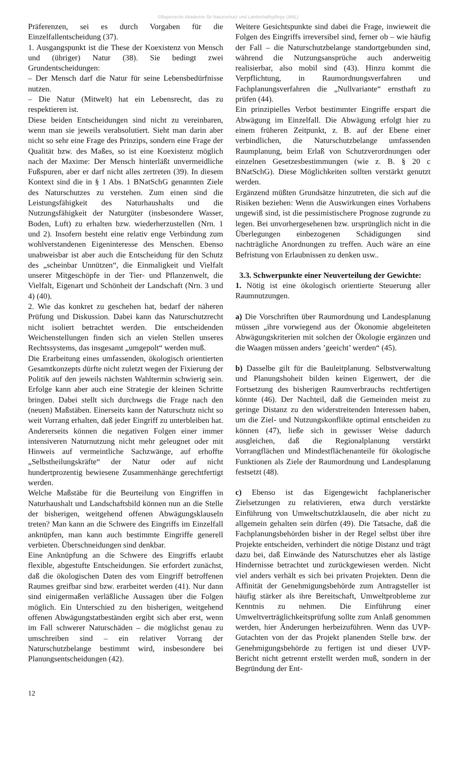©Bayerische Akademie für Naturschutz und Landschaftspflege (ANL)
Präferenzen, sei es durch Vorgaben für die Einzelfallentscheidung (37).
1. Ausgangspunkt ist die These der Koexistenz von Mensch und (übriger) Natur (38). Sie bedingt zwei Grundentscheidungen:
– Der Mensch darf die Natur für seine Lebensbedürfnisse nutzen.
– Die Natur (Mitwelt) hat ein Lebensrecht, das zu respektieren ist.
Diese beiden Entscheidungen sind nicht zu vereinbaren, wenn man sie jeweils verabsolutiert. Sieht man darin aber nicht so sehr eine Frage des Prinzips, sondern eine Frage der Qualität bzw. des Maßes, so ist eine Koexistenz möglich nach der Maxime: Der Mensch hinterläßt unvermeidliche Fußspuren, aber er darf nicht alles zertreten (39). In diesem Kontext sind die in § 1 Abs. 1 BNatSchG genannten Ziele des Naturschutzes zu verstehen. Zum einen sind die Leistungsfähigkeit des Naturhaushalts und die Nutzungsfähigkeit der Naturgüter (insbesondere Wasser, Boden, Luft) zu erhalten bzw. wiederherzustellen (Nrn. 1 und 2). Insofern besteht eine relativ enge Verbindung zum wohlverstandenen Eigeninteresse des Menschen. Ebenso unabweisbar ist aber auch die Entscheidung für den Schutz des „scheinbar Unnützen“, die Einmaligkeit und Vielfalt unserer Mitgeschöpfe in der Tier- und Pflanzenwelt, die Vielfalt, Eigenart und Schönheit der Landschaft (Nrn. 3 und 4) (40).
2. Wie das konkret zu geschehen hat, bedarf der näheren Prüfung und Diskussion. Dabei kann das Naturschutzrecht nicht isoliert betrachtet werden. Die entscheidenden Weichenstellungen finden sich an vielen Stellen unseres Rechtssystems, das insgesamt „umgepolt“ werden muß.
Die Erarbeitung eines umfassenden, ökologisch orientierten Gesamtkonzepts dürfte nicht zuletzt wegen der Fixierung der Politik auf den jeweils nächsten Wahltermin schwierig sein. Erfolge kann aber auch eine Strategie der kleinen Schritte bringen. Dabei stellt sich durchwegs die Frage nach den (neuen) Maßstäben. Einerseits kann der Naturschutz nicht so weit Vorrang erhalten, daß jeder Eingriff zu unterbleiben hat. Andererseits können die negativen Folgen einer immer intensiveren Naturnutzung nicht mehr geleugnet oder mit Hinweis auf vermeintliche Sachzwänge, auf erhoffte „Selbstheilungskräfte“ der Natur oder auf nicht hundertprozentig bewiesene Zusammenhänge gerechtfertigt werden.
Welche Maßstäbe für die Beurteilung von Eingriffen in Naturhaushalt und Landschaftsbild können nun an die Stelle der bisherigen, weitgehend offenen Abwägungsklauseln treten? Man kann an die Schwere des Eingriffs im Einzelfall anknüpfen, man kann auch bestimmte Eingriffe generell verbieten. Überschneidungen sind denkbar.
Eine Anknüpfung an die Schwere des Eingriffs erlaubt flexible, abgestufte Entscheidungen. Sie erfordert zunächst, daß die ökologischen Daten des vom Eingriff betroffenen Raumes greifbar sind bzw. erarbeitet werden (41). Nur dann sind einigermaßen verläßliche Aussagen über die Folgen möglich. Ein Unterschied zu den bisherigen, weitgehend offenen Abwägungstatbeständen ergibt sich aber erst, wenn im Fall schwerer Naturschäden – die möglichst genau zu umschreiben sind – ein relativer Vorrang der Naturschutzbelange bestimmt wird, insbesondere bei Planungsentscheidungen (42).
Weitere Gesichtspunkte sind dabei die Frage, inwieweit die Folgen des Eingriffs irreversibel sind, ferner ob – wie häufig der Fall – die Naturschutzbelange standortgebunden sind, während die Nutzungsansprüche auch anderweitig realisierbar, also mobil sind (43). Hinzu kommt die Verpflichtung, in Raumordnungsverfahren und Fachplanungsverfahren die „Nullvariante“ ernsthaft zu prüfen (44).
Ein prinzipielles Verbot bestimmter Eingriffe erspart die Abwägung im Einzelfall. Die Abwägung erfolgt hier zu einem früheren Zeitpunkt, z. B. auf der Ebene einer verbindlichen, die Naturschutzbelange umfassenden Raumplanung, beim Erlaß von Schutzverordnungen oder einzelnen Gesetzesbestimmungen (wie z. B. § 20 c BNatSchG). Diese Möglichkeiten sollten verstärkt genutzt werden.
Ergänzend müßten Grundsätze hinzutreten, die sich auf die Risiken beziehen: Wenn die Auswirkungen eines Vorhabens ungewiß sind, ist die pessimistischere Prognose zugrunde zu legen. Bei unvorhergesehenen bzw. ursprünglich nicht in die Überlegungen einbezogenen Schädigungen sind nachträgliche Anordnungen zu treffen. Auch wäre an eine Befristung von Erlaubnissen zu denken usw..
3.3. Schwerpunkte einer Neuverteilung der Gewichte:
1. Nötig ist eine ökologisch orientierte Steuerung aller Raumnutzungen.
a) Die Vorschriften über Raumordnung und Landesplanung müssen „ihre vorwiegend aus der Ökonomie abgeleiteten Abwägungskriterien mit solchen der Ökologie ergänzen und die Waagen müssen anders ’geeicht’ werden“ (45).
b) Dasselbe gilt für die Bauleitplanung. Selbstverwaltung und Planungshoheit bilden keinen Eigenwert, der die Fortsetzung des bisherigen Raumverbrauchs rechtfertigen könnte (46). Der Nachteil, daß die Gemeinden meist zu geringe Distanz zu den widerstreitenden Interessen haben, um die Ziel- und Nutzungskonflikte optimal entscheiden zu können (47), ließe sich in gewisser Weise dadurch ausgleichen, daß die Regionalplanung verstärkt Vorrangflächen und Mindestflächenanteile für ökologische Funktionen als Ziele der Raumordnung und Landesplanung festsetzt (48).
c) Ebenso ist das Eigengewicht fachplanerischer Zielsetzungen zu relativieren, etwa durch verstärkte Einführung von Umweltschutzklauseln, die aber nicht zu allgemein gehalten sein dürfen (49). Die Tatsache, daß die Fachplanungsbehörden bisher in der Regel selbst über ihre Projekte entscheiden, verhindert die nötige Distanz und trägt dazu bei, daß Einwände des Naturschutzes eher als lästige Hindernisse betrachtet und zurückgewiesen werden. Nicht viel anders verhält es sich bei privaten Projekten. Denn die Affinität der Genehmigungsbehörde zum Antragsteller ist häufig stärker als ihre Bereitschaft, Umweltprobleme zur Kenntnis zu nehmen. Die Einführung einer Umweltverträglichkeitsprüfung sollte zum Anlaß genommen werden, hier Änderungen herbeizuführen. Wenn das UVP-Gutachten von der das Projekt planenden Stelle bzw. der Genehmigungsbehörde zu fertigen ist und dieser UVP-Bericht nicht getrennt erstellt werden muß, sondern in der Begründung der Ent-
12